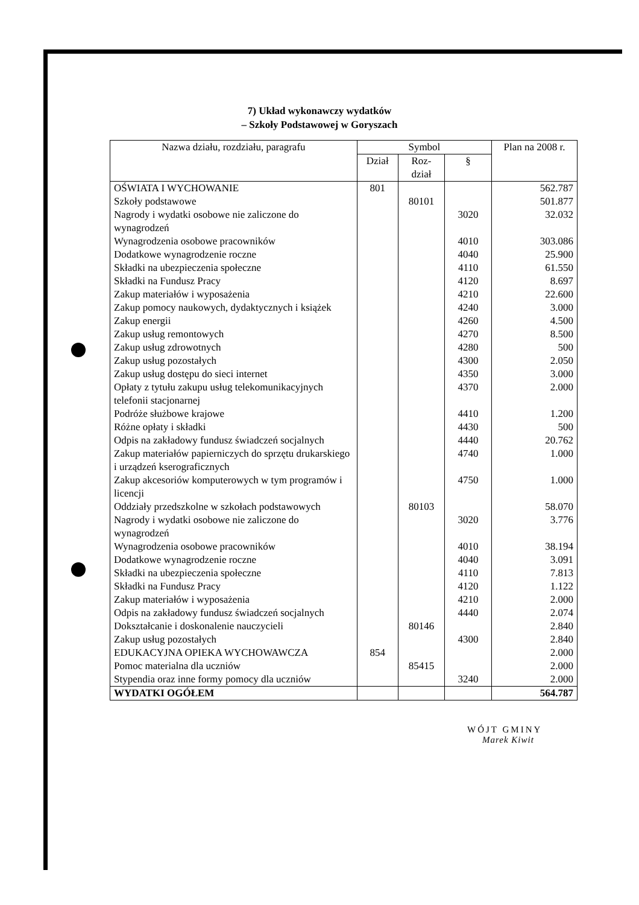7) Układ wykonawczy wydatków
– Szkoły Podstawowej w Goryszach
| Nazwa działu, rozdziału, paragrafu | Symbol | | | Plan na 2008 r. |
| --- | --- | --- | --- | --- |
| | Dział | Roz- dział | § | |
| OŚWIATA I WYCHOWANIE | 801 | | | 562.787 |
| Szkoły podstawowe | | 80101 | | 501.877 |
| Nagrody i wydatki osobowe nie zaliczone do wynagrodzeń | | | 3020 | 32.032 |
| Wynagrodzenia osobowe pracowników | | | 4010 | 303.086 |
| Dodatkowe wynagrodzenie roczne | | | 4040 | 25.900 |
| Składki na ubezpieczenia społeczne | | | 4110 | 61.550 |
| Składki na Fundusz Pracy | | | 4120 | 8.697 |
| Zakup materiałów i wyposażenia | | | 4210 | 22.600 |
| Zakup pomocy naukowych, dydaktycznych i książek | | | 4240 | 3.000 |
| Zakup energii | | | 4260 | 4.500 |
| Zakup usług remontowych | | | 4270 | 8.500 |
| Zakup usług zdrowotnych | | | 4280 | 500 |
| Zakup usług pozostałych | | | 4300 | 2.050 |
| Zakup usług dostępu do sieci internet | | | 4350 | 3.000 |
| Opłaty z tytułu zakupu usług telekomunikacyjnych telefonii stacjonarnej | | | 4370 | 2.000 |
| Podróże służbowe krajowe | | | 4410 | 1.200 |
| Różne opłaty i składki | | | 4430 | 500 |
| Odpis na zakładowy fundusz świadczeń socjalnych | | | 4440 | 20.762 |
| Zakup materiałów papierniczych do sprzętu drukarskiego i urządzeń kserograficznych | | | 4740 | 1.000 |
| Zakup akcesoriów komputerowych w tym programów i licencji | | | 4750 | 1.000 |
| Oddziały przedszkolne w szkołach podstawowych | | 80103 | | 58.070 |
| Nagrody i wydatki osobowe nie zaliczone do wynagrodzeń | | | 3020 | 3.776 |
| Wynagrodzenia osobowe pracowników | | | 4010 | 38.194 |
| Dodatkowe wynagrodzenie roczne | | | 4040 | 3.091 |
| Składki na ubezpieczenia społeczne | | | 4110 | 7.813 |
| Składki na Fundusz Pracy | | | 4120 | 1.122 |
| Zakup materiałów i wyposażenia | | | 4210 | 2.000 |
| Odpis na zakładowy fundusz świadczeń socjalnych | | | 4440 | 2.074 |
| Dokształcanie i doskonalenie nauczycieli | | 80146 | | 2.840 |
| Zakup usług pozostałych | | | 4300 | 2.840 |
| EDUKACYJNA OPIEKA WYCHOWAWCZA | 854 | | | 2.000 |
| Pomoc materialna dla uczniów | | 85415 | | 2.000 |
| Stypendia oraz inne formy pomocy dla uczniów | | | 3240 | 2.000 |
| WYDATKI OGÓŁEM | | | | 564.787 |
WÓJT GMINY
Marek Kiwit